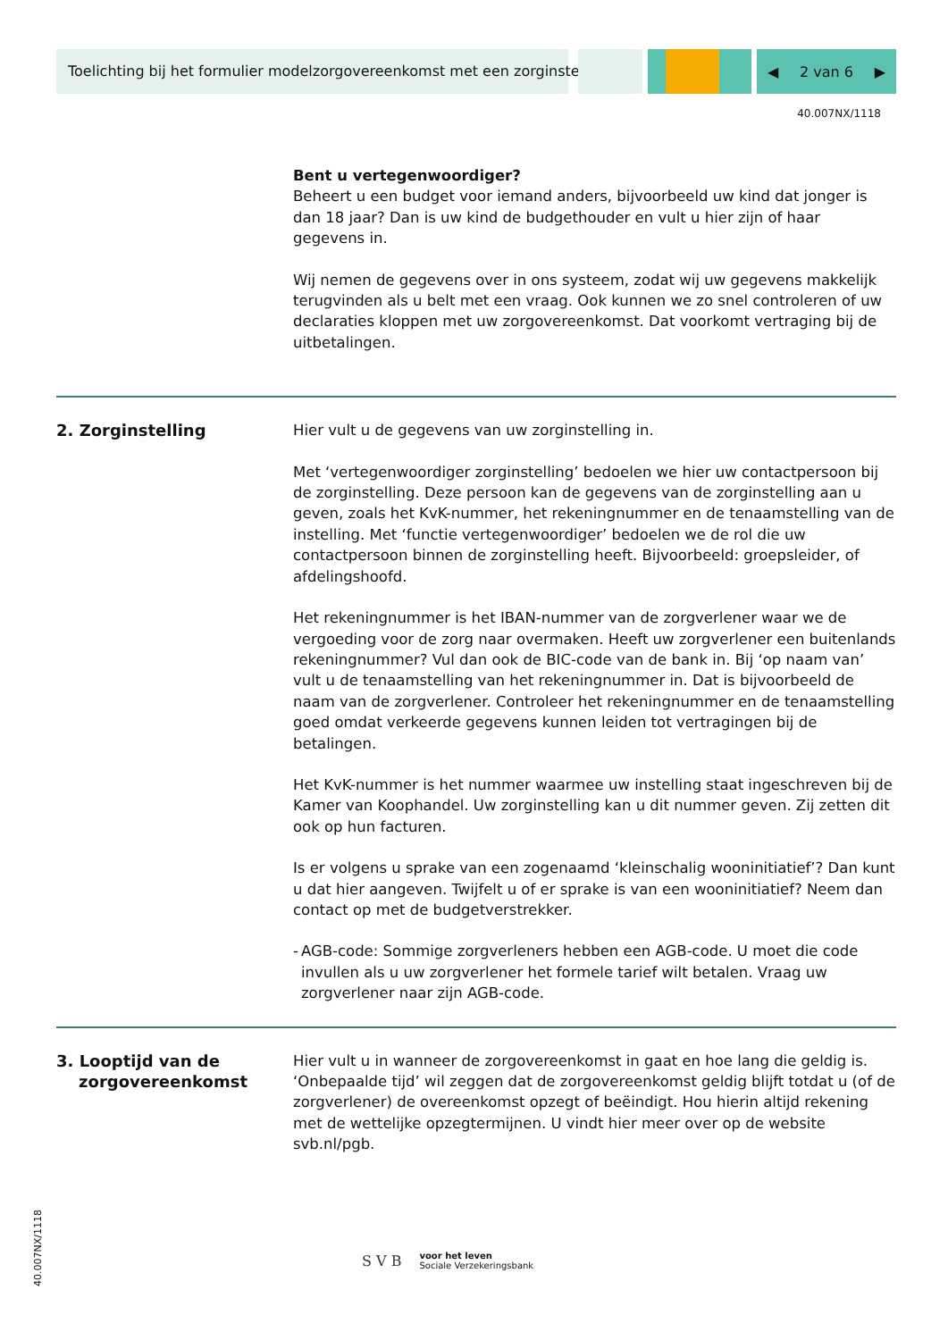Toelichting bij het formulier modelzorgovereenkomst met een zorginstelling
◀ 2 van 6 ▶
40.007NX/1118
Bent u vertegenwoordiger?
Beheert u een budget voor iemand anders, bijvoorbeeld uw kind dat jonger is dan 18 jaar? Dan is uw kind de budgethouder en vult u hier zijn of haar gegevens in.
Wij nemen de gegevens over in ons systeem, zodat wij uw gegevens makkelijk terugvinden als u belt met een vraag. Ook kunnen we zo snel controleren of uw declaraties kloppen met uw zorgovereenkomst. Dat voorkomt vertraging bij de uitbetalingen.
2. Zorginstelling Hier vult u de gegevens van uw zorginstelling in.
Met ‘vertegenwoordiger zorginstelling’ bedoelen we hier uw contactpersoon bij de zorginstelling. Deze persoon kan de gegevens van de zorginstelling aan u geven, zoals het KvK-nummer, het rekeningnummer en de tenaamstelling van de instelling. Met ‘functie vertegenwoordiger’ bedoelen we de rol die uw contactpersoon binnen de zorginstelling heeft. Bijvoorbeeld: groepsleider, of afdelingshoofd.
Het rekeningnummer is het IBAN-nummer van de zorgverlener waar we de vergoeding voor de zorg naar overmaken. Heeft uw zorgverlener een buitenlands rekeningnummer? Vul dan ook de BIC-code van de bank in. Bij ‘op naam van’ vult u de tenaamstelling van het rekeningnummer in. Dat is bijvoorbeeld de naam van de zorgverlener. Controleer het rekeningnummer en de tenaamstelling goed omdat verkeerde gegevens kunnen leiden tot vertragingen bij de betalingen.
Het KvK-nummer is het nummer waarmee uw instelling staat ingeschreven bij de Kamer van Koophandel. Uw zorginstelling kan u dit nummer geven. Zij zetten dit ook op hun facturen.
Is er volgens u sprake van een zogenaamd ‘kleinschalig wooninitiatief’? Dan kunt u dat hier aangeven. Twijfelt u of er sprake is van een wooninitiatief? Neem dan contact op met de budgetverstrekker.
- AGB-code: Sommige zorgverleners hebben een AGB-code. U moet die code invullen als u uw zorgverlener het formele tarief wilt betalen. Vraag uw zorgverlener naar zijn AGB-code.
3. Looptijd van de
zorgovereenkomst
Hier vult u in wanneer de zorgovereenkomst in gaat en hoe lang die geldig is. ‘Onbepaalde tijd’ wil zeggen dat de zorgovereenkomst geldig blijft totdat u (of de zorgverlener) de overeenkomst opzegt of beëindigt. Hou hierin altijd rekening met de wettelijke opzegtermijnen. U vindt hier meer over op de website svb.nl/pgb.
40.007NX/1118
S V B voor het leven
Sociale Verzekeringsbank